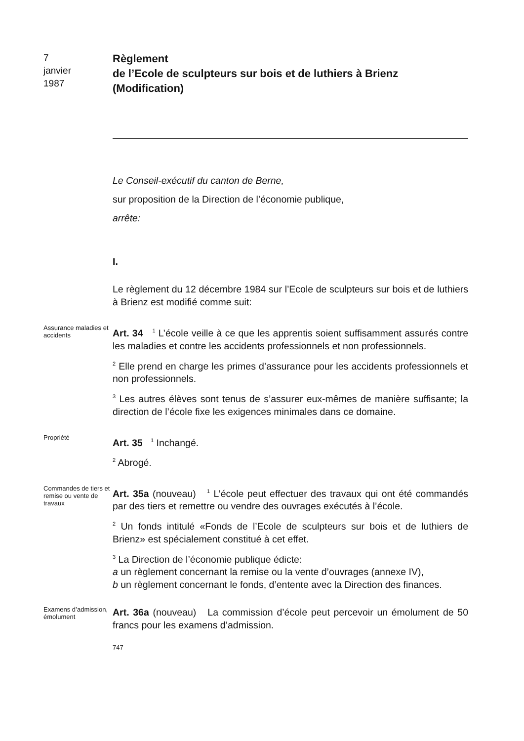7
janvier
1987
Règlement
de l’Ecole de sculpteurs sur bois et de luthiers à Brienz
(Modification)
Le Conseil-exécutif du canton de Berne,
sur proposition de la Direction de l’économie publique,
arrête:
I.
Le règlement du 12 décembre 1984 sur l’Ecole de sculpteurs sur bois et de luthiers à Brienz est modifié comme suit:
Assurance maladies et accidents
Art. 34 <sup>1</sup> L’école veille à ce que les apprentis soient suffisamment assurés contre les maladies et contre les accidents professionnels et non professionnels.
<sup>2</sup> Elle prend en charge les primes d’assurance pour les accidents professionnels et non professionnels.
<sup>3</sup> Les autres élèves sont tenus de s’assurer eux-mêmes de manière suffisante; la direction de l’école fixe les exigences minimales dans ce domaine.
Propriété
Art. 35 <sup>1</sup> Inchangé.
<sup>2</sup> Abrogé.
Commandes de tiers et remise ou vente de travaux
Art. 35a (nouveau) <sup>1</sup> L’école peut effectuer des travaux qui ont été commandés par des tiers et remettre ou vendre des ouvrages exécutés à l’école.
<sup>2</sup> Un fonds intitulé «Fonds de l’Ecole de sculpteurs sur bois et de luthiers de Brienz» est spécialement constitué à cet effet.
<sup>3</sup> La Direction de l’économie publique édicte:
a un règlement concernant la remise ou la vente d’ouvrages (annexe IV),
b un règlement concernant le fonds, d’entente avec la Direction des finances.
Examens d’admission, émolument
Art. 36a (nouveau) La commission d’école peut percevoir un émolument de 50 francs pour les examens d’admission.
747